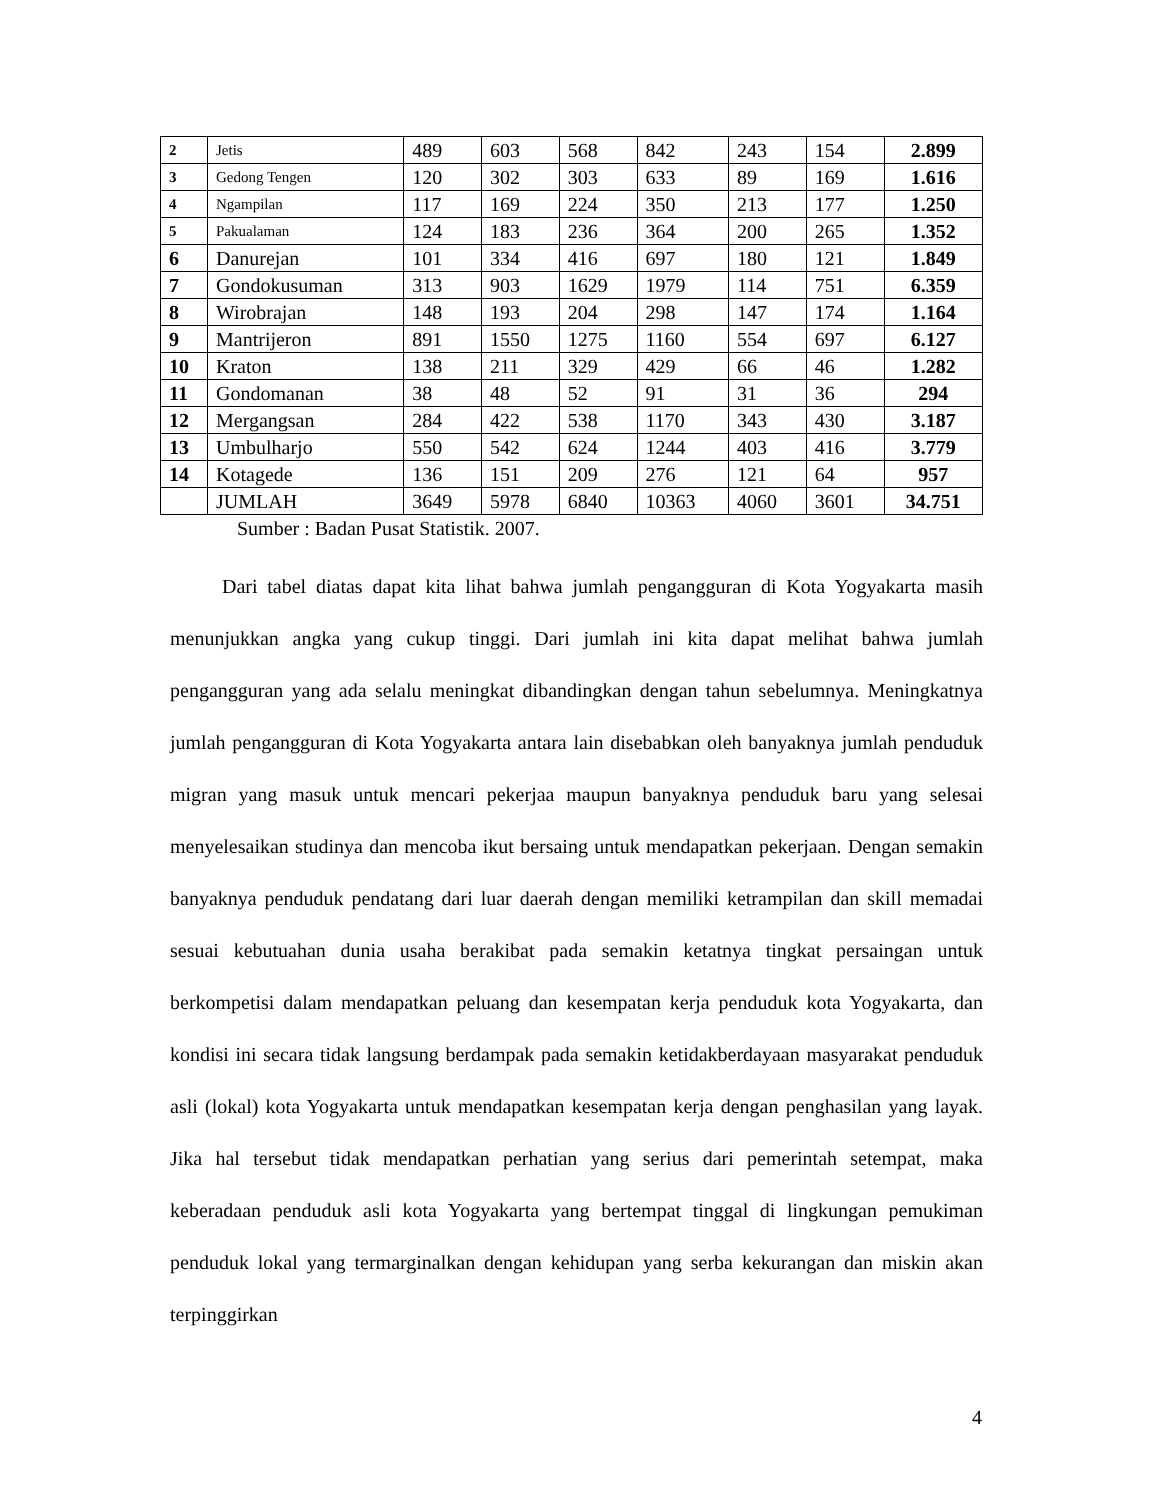| 2 | Jetis | 489 | 603 | 568 | 842 | 243 | 154 | 2.899 |
| 3 | Gedong Tengen | 120 | 302 | 303 | 633 | 89 | 169 | 1.616 |
| 4 | Ngampilan | 117 | 169 | 224 | 350 | 213 | 177 | 1.250 |
| 5 | Pakualaman | 124 | 183 | 236 | 364 | 200 | 265 | 1.352 |
| 6 | Danurejan | 101 | 334 | 416 | 697 | 180 | 121 | 1.849 |
| 7 | Gondokusuman | 313 | 903 | 1629 | 1979 | 114 | 751 | 6.359 |
| 8 | Wirobrajan | 148 | 193 | 204 | 298 | 147 | 174 | 1.164 |
| 9 | Mantrijeron | 891 | 1550 | 1275 | 1160 | 554 | 697 | 6.127 |
| 10 | Kraton | 138 | 211 | 329 | 429 | 66 | 46 | 1.282 |
| 11 | Gondomanan | 38 | 48 | 52 | 91 | 31 | 36 | 294 |
| 12 | Mergangsan | 284 | 422 | 538 | 1170 | 343 | 430 | 3.187 |
| 13 | Umbulharjo | 550 | 542 | 624 | 1244 | 403 | 416 | 3.779 |
| 14 | Kotagede | 136 | 151 | 209 | 276 | 121 | 64 | 957 |
| | JUMLAH | 3649 | 5978 | 6840 | 10363 | 4060 | 3601 | 34.751 |
Sumber : Badan Pusat Statistik. 2007.
Dari tabel diatas dapat kita lihat bahwa jumlah pengangguran di Kota Yogyakarta masih menunjukkan angka yang cukup tinggi. Dari jumlah ini kita dapat melihat bahwa jumlah pengangguran yang ada selalu meningkat dibandingkan dengan tahun sebelumnya. Meningkatnya jumlah pengangguran di Kota Yogyakarta antara lain disebabkan oleh banyaknya jumlah penduduk migran yang masuk untuk mencari pekerjaa maupun banyaknya penduduk baru yang selesai menyelesaikan studinya dan mencoba ikut bersaing untuk mendapatkan pekerjaan. Dengan semakin banyaknya penduduk pendatang dari luar daerah dengan memiliki ketrampilan dan skill memadai sesuai kebutuahan dunia usaha berakibat pada semakin ketatnya tingkat persaingan untuk berkompetisi dalam mendapatkan peluang dan kesempatan kerja penduduk kota Yogyakarta, dan kondisi ini secara tidak langsung berdampak pada semakin ketidakberdayaan masyarakat penduduk asli (lokal) kota Yogyakarta untuk mendapatkan kesempatan kerja dengan penghasilan yang layak. Jika hal tersebut tidak mendapatkan perhatian yang serius dari pemerintah setempat, maka keberadaan penduduk asli kota Yogyakarta yang bertempat tinggal di lingkungan pemukiman penduduk lokal yang termarginalkan dengan kehidupan yang serba kekurangan dan miskin akan terpinggirkan
4